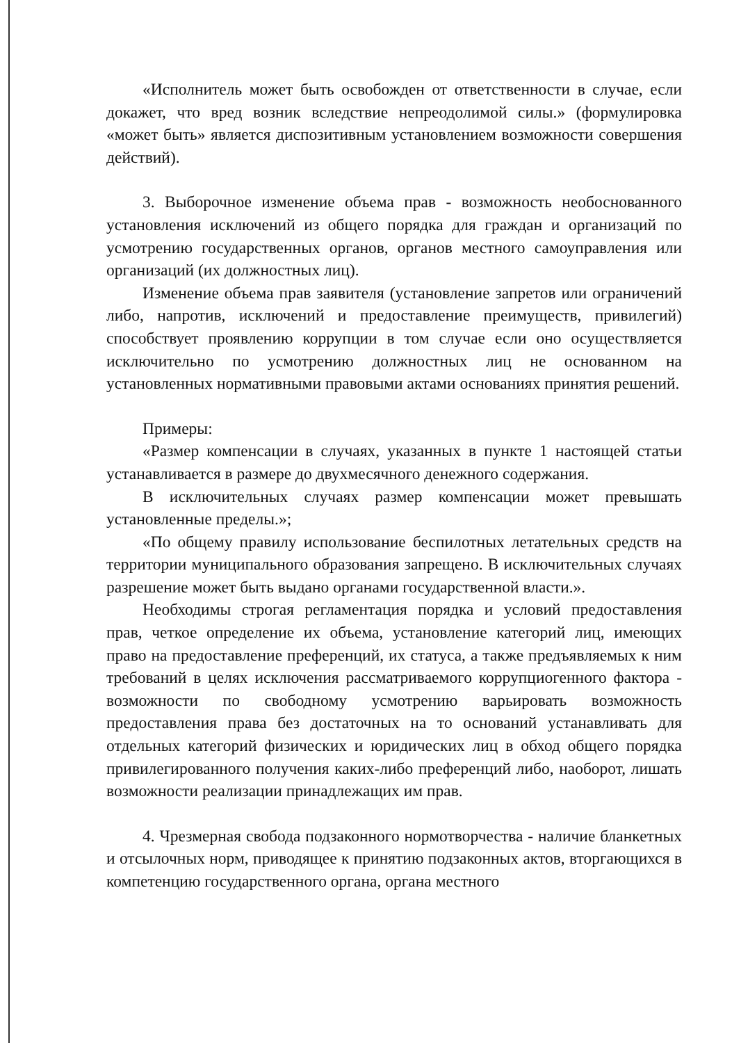«Исполнитель может быть освобожден от ответственности в случае, если докажет, что вред возник вследствие непреодолимой силы.» (формулировка «может быть» является диспозитивным установлением возможности совершения действий).
3. Выборочное изменение объема прав - возможность необоснованного установления исключений из общего порядка для граждан и организаций по усмотрению государственных органов, органов местного самоуправления или организаций (их должностных лиц).
Изменение объема прав заявителя (установление запретов или ограничений либо, напротив, исключений и предоставление преимуществ, привилегий) способствует проявлению коррупции в том случае если оно осуществляется исключительно по усмотрению должностных лиц не основанном на установленных нормативными правовыми актами основаниях принятия решений.
Примеры:
«Размер компенсации в случаях, указанных в пункте 1 настоящей статьи устанавливается в размере до двухмесячного денежного содержания.
В исключительных случаях размер компенсации может превышать установленные пределы.»;
«По общему правилу использование беспилотных летательных средств на территории муниципального образования запрещено. В исключительных случаях разрешение может быть выдано органами государственной власти.».
Необходимы строгая регламентация порядка и условий предоставления прав, четкое определение их объема, установление категорий лиц, имеющих право на предоставление преференций, их статуса, а также предъявляемых к ним требований в целях исключения рассматриваемого коррупциогенного фактора - возможности по свободному усмотрению варьировать возможность предоставления права без достаточных на то оснований устанавливать для отдельных категорий физических и юридических лиц в обход общего порядка привилегированного получения каких-либо преференций либо, наоборот, лишать возможности реализации принадлежащих им прав.
4. Чрезмерная свобода подзаконного нормотворчества - наличие бланкетных и отсылочных норм, приводящее к принятию подзаконных актов, вторгающихся в компетенцию государственного органа, органа местного